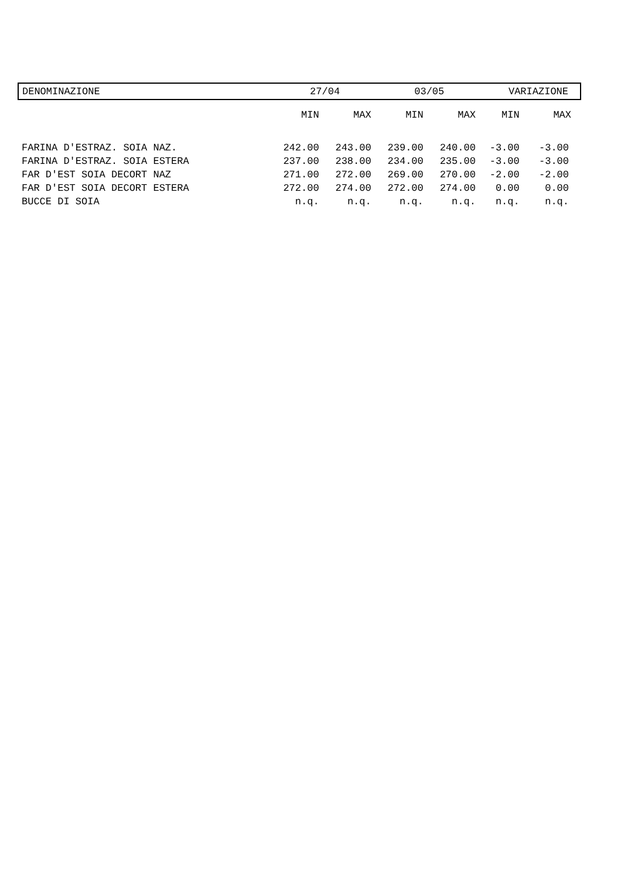| DENOMINAZIONE | 27/04 | | 03/05 | | VARIAZIONE | |
| --- | --- | --- | --- | --- | --- | --- |
| | MIN | MAX | MIN | MAX | MIN | MAX |
| FARINA D'ESTRAZ. SOIA NAZ. | 242.00 | 243.00 | 239.00 | 240.00 | -3.00 | -3.00 |
| FARINA D'ESTRAZ. SOIA ESTERA | 237.00 | 238.00 | 234.00 | 235.00 | -3.00 | -3.00 |
| FAR D'EST SOIA DECORT NAZ | 271.00 | 272.00 | 269.00 | 270.00 | -2.00 | -2.00 |
| FAR D'EST SOIA DECORT ESTERA | 272.00 | 274.00 | 272.00 | 274.00 | 0.00 | 0.00 |
| BUCCE DI SOIA | n.q. | n.q. | n.q. | n.q. | n.q. | n.q. |